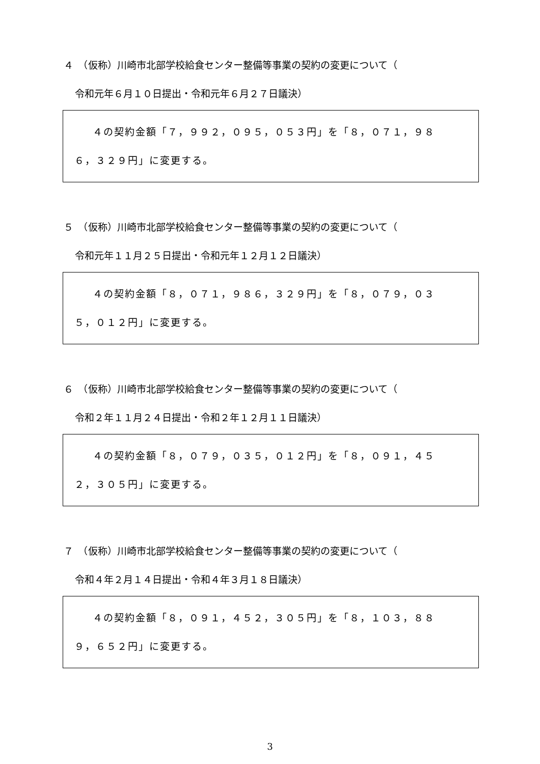４　（仮称）川崎市北部学校給食センター整備等事業の契約の変更について（
令和元年６月１０日提出・令和元年６月２７日議決）
４の契約金額「７，９９２，０９５，０５３円」を「８，０７１，９８
６，３２９円」に変更する。
５　（仮称）川崎市北部学校給食センター整備等事業の契約の変更について（
令和元年１１月２５日提出・令和元年１２月１２日議決）
４の契約金額「８，０７１，９８６，３２９円」を「８，０７９，０３
５，０１２円」に変更する。
６　（仮称）川崎市北部学校給食センター整備等事業の契約の変更について（
令和２年１１月２４日提出・令和２年１２月１１日議決）
４の契約金額「８，０７９，０３５，０１２円」を「８，０９１，４５
２，３０５円」に変更する。
７　（仮称）川崎市北部学校給食センター整備等事業の契約の変更について（
令和４年２月１４日提出・令和４年３月１８日議決）
４の契約金額「８，０９１，４５２，３０５円」を「８，１０３，８８
９，６５２円」に変更する。
3